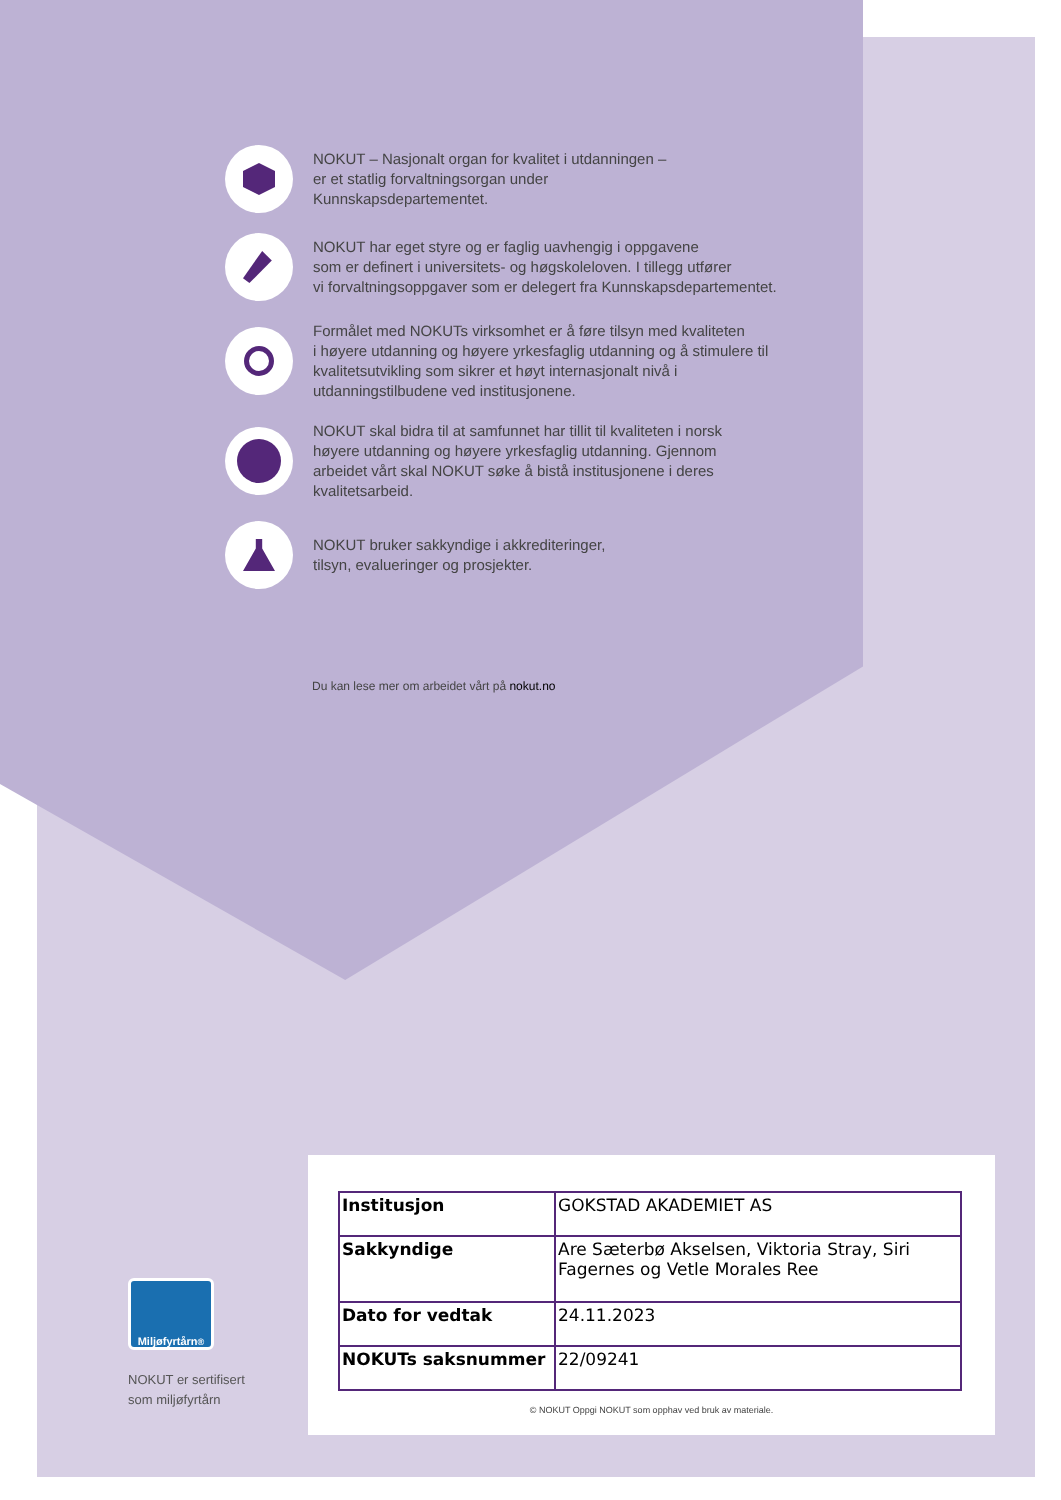NOKUT – Nasjonalt organ for kvalitet i utdanningen –
er et statlig forvaltningsorgan under
Kunnskapsdepartementet.
NOKUT har eget styre og er faglig uavhengig i oppgavene
som er definert i universitets- og høgskoleloven. I tillegg utfører
vi forvaltningsoppgaver som er delegert fra Kunnskapsdepartementet.
Formålet med NOKUTs virksomhet er å føre tilsyn med kvaliteten
i høyere utdanning og høyere yrkesfaglig utdanning og å stimulere til
kvalitetsutvikling som sikrer et høyt internasjonalt nivå i
utdanningstilbudene ved institusjonene.
NOKUT skal bidra til at samfunnet har tillit til kvaliteten i norsk
høyere utdanning og høyere yrkesfaglig utdanning. Gjennom
arbeidet vårt skal NOKUT søke å bistå institusjonene i deres
kvalitetsarbeid.
NOKUT bruker sakkyndige i akkrediteringer,
tilsyn, evalueringer og prosjekter.
Du kan lese mer om arbeidet vårt på nokut.no
| Institusjon | GOKSTAD AKADEMIET AS |
| Sakkyndige | Are Sæterbø Akselsen, Viktoria Stray, Siri Fagernes og Vetle Morales Ree |
| Dato for vedtak | 24.11.2023 |
| NOKUTs saksnummer | 22/09241 |
© NOKUT Oppgi NOKUT som opphav ved bruk av materiale.
Miljøfyrtårn<sup>®</sup>
NOKUT er sertifisert
som miljøfyrtårn